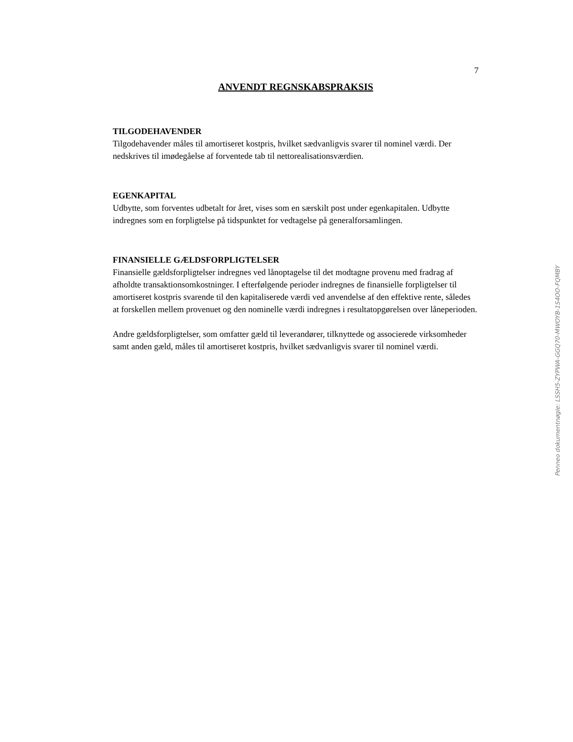7
ANVENDT REGNSKABSPRAKSIS
TILGODEHAVENDER
Tilgodehavender måles til amortiseret kostpris, hvilket sædvanligvis svarer til nominel værdi. Der nedskrives til imødegåelse af forventede tab til nettorealisationsværdien.
EGENKAPITAL
Udbytte, som forventes udbetalt for året, vises som en særskilt post under egenkapitalen. Udbytte indregnes som en forpligtelse på tidspunktet for vedtagelse på generalforsamlingen.
FINANSIELLE GÆLDSFORPLIGTELSER
Finansielle gældsforpligtelser indregnes ved lånoptagelse til det modtagne provenu med fradrag af afholdte transaktionsomkostninger. I efterfølgende perioder indregnes de finansielle forpligtelser til amortiseret kostpris svarende til den kapitaliserede værdi ved anvendelse af den effektive rente, således at forskellen mellem provenuet og den nominelle værdi indregnes i resultatopgørelsen over låneperioden.
Andre gældsforpligtelser, som omfatter gæld til leverandører, tilknyttede og associerede virksomheder samt anden gæld, måles til amortiseret kostpris, hvilket sædvanligvis svarer til nominel værdi.
Penneo dokumentnøgle: LSSH5-ZYPWA-GGQ70-MWOYB-1S4OO-FQMBY